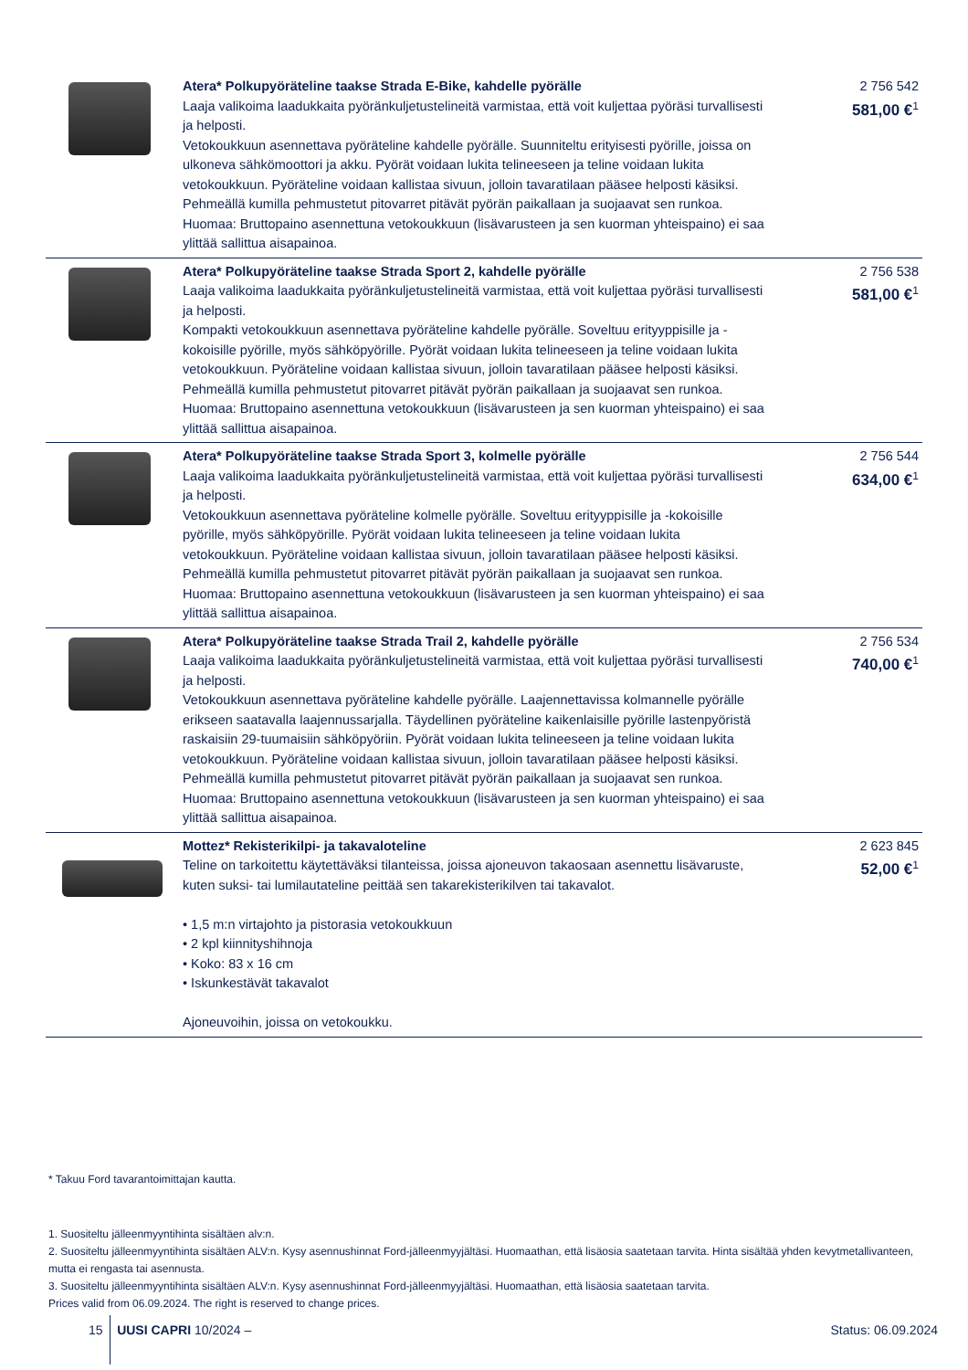| | Atera* Polkupyöräteline taakse Strada E-Bike, kahdelle pyörälle Laaja valikoima laadukkaita pyöränkuljetustelineitä varmistaa, että voit kuljettaa pyöräsi turvallisesti ja helposti. Vetokoukkuun asennettava pyöräteline kahdelle pyörälle. Suunniteltu erityisesti pyörille, joissa on ulkoneva sähkömoottori ja akku. Pyörät voidaan lukita telineeseen ja teline voidaan lukita vetokoukkuun. Pyöräteline voidaan kallistaa sivuun, jolloin tavaratilaan pääsee helposti käsiksi. Pehmeällä kumilla pehmustetut pitovarret pitävät pyörän paikallaan ja suojaavat sen runkoa. Huomaa: Bruttopaino asennettuna vetokoukkuun (lisävarusteen ja sen kuorman yhteispaino) ei saa ylittää sallittua aisapainoa. | 2 756 542 581,00 €<sup>1</sup> |
| | Atera* Polkupyöräteline taakse Strada Sport 2, kahdelle pyörälle Laaja valikoima laadukkaita pyöränkuljetustelineitä varmistaa, että voit kuljettaa pyöräsi turvallisesti ja helposti. Kompakti vetokoukkuun asennettava pyöräteline kahdelle pyörälle. Soveltuu erityyppisille ja -kokoisille pyörille, myös sähköpyörille. Pyörät voidaan lukita telineeseen ja teline voidaan lukita vetokoukkuun. Pyöräteline voidaan kallistaa sivuun, jolloin tavaratilaan pääsee helposti käsiksi. Pehmeällä kumilla pehmustetut pitovarret pitävät pyörän paikallaan ja suojaavat sen runkoa. Huomaa: Bruttopaino asennettuna vetokoukkuun (lisävarusteen ja sen kuorman yhteispaino) ei saa ylittää sallittua aisapainoa. | 2 756 538 581,00 €<sup>1</sup> |
| | Atera* Polkupyöräteline taakse Strada Sport 3, kolmelle pyörälle Laaja valikoima laadukkaita pyöränkuljetustelineitä varmistaa, että voit kuljettaa pyöräsi turvallisesti ja helposti. Vetokoukkuun asennettava pyöräteline kolmelle pyörälle. Soveltuu erityyppisille ja -kokoisille pyörille, myös sähköpyörille. Pyörät voidaan lukita telineeseen ja teline voidaan lukita vetokoukkuun. Pyöräteline voidaan kallistaa sivuun, jolloin tavaratilaan pääsee helposti käsiksi. Pehmeällä kumilla pehmustetut pitovarret pitävät pyörän paikallaan ja suojaavat sen runkoa. Huomaa: Bruttopaino asennettuna vetokoukkuun (lisävarusteen ja sen kuorman yhteispaino) ei saa ylittää sallittua aisapainoa. | 2 756 544 634,00 €<sup>1</sup> |
| | Atera* Polkupyöräteline taakse Strada Trail 2, kahdelle pyörälle Laaja valikoima laadukkaita pyöränkuljetustelineitä varmistaa, että voit kuljettaa pyöräsi turvallisesti ja helposti. Vetokoukkuun asennettava pyöräteline kahdelle pyörälle. Laajennettavissa kolmannelle pyörälle erikseen saatavalla laajennussarjalla. Täydellinen pyöräteline kaikenlaisille pyörille lastenpyöristä raskaisiin 29-tuumaisiin sähköpyöriin. Pyörät voidaan lukita telineeseen ja teline voidaan lukita vetokoukkuun. Pyöräteline voidaan kallistaa sivuun, jolloin tavaratilaan pääsee helposti käsiksi. Pehmeällä kumilla pehmustetut pitovarret pitävät pyörän paikallaan ja suojaavat sen runkoa. Huomaa: Bruttopaino asennettuna vetokoukkuun (lisävarusteen ja sen kuorman yhteispaino) ei saa ylittää sallittua aisapainoa. | 2 756 534 740,00 €<sup>1</sup> |
| | Mottez* Rekisterikilpi- ja takavaloteline Teline on tarkoitettu käytettäväksi tilanteissa, joissa ajoneuvon takaosaan asennettu lisävaruste, kuten suksi- tai lumilautateline peittää sen takarekisterikilven tai takavalot. • 1,5 m:n virtajohto ja pistorasia vetokoukkuun • 2 kpl kiinnityshihnoja • Koko: 83 x 16 cm • Iskunkestävät takavalot Ajoneuvoihin, joissa on vetokoukku. | 2 623 845 52,00 €<sup>1</sup> |
* Takuu Ford tavarantoimittajan kautta.
1. Suositeltu jälleenmyyntihinta sisältäen alv:n.
2. Suositeltu jälleenmyyntihinta sisältäen ALV:n. Kysy asennushinnat Ford-jälleenmyyjältäsi. Huomaathan, että lisäosia saatetaan tarvita. Hinta sisältää yhden kevytmetallivanteen, mutta ei rengasta tai asennusta.
3. Suositeltu jälleenmyyntihinta sisältäen ALV:n. Kysy asennushinnat Ford-jälleenmyyjältäsi. Huomaathan, että lisäosia saatetaan tarvita.
Prices valid from 06.09.2024. The right is reserved to change prices.
15 UUSI CAPRI 10/2024 – Status: 06.09.2024